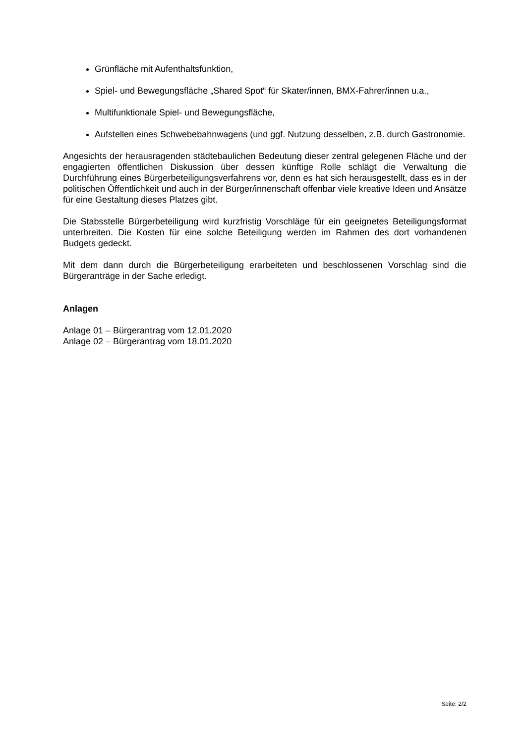Grünfläche mit Aufenthaltsfunktion,
Spiel- und Bewegungsfläche „Shared Spot“ für Skater/innen, BMX-Fahrer/innen u.a.,
Multifunktionale Spiel- und Bewegungsfläche,
Aufstellen eines Schwebebahnwagens (und ggf. Nutzung desselben, z.B. durch Gastronomie.
Angesichts der herausragenden städtebaulichen Bedeutung dieser zentral gelegenen Fläche und der engagierten öffentlichen Diskussion über dessen künftige Rolle schlägt die Verwaltung die Durchführung eines Bürgerbeteiligungsverfahrens vor, denn es hat sich herausgestellt, dass es in der politischen Öffentlichkeit und auch in der Bürger/innenschaft offenbar viele kreative Ideen und Ansätze für eine Gestaltung dieses Platzes gibt.
Die Stabsstelle Bürgerbeteiligung wird kurzfristig Vorschläge für ein geeignetes Beteiligungsformat unterbreiten. Die Kosten für eine solche Beteiligung werden im Rahmen des dort vorhandenen Budgets gedeckt.
Mit dem dann durch die Bürgerbeteiligung erarbeiteten und beschlossenen Vorschlag sind die Bürgeranträge in der Sache erledigt.
Anlagen
Anlage 01 – Bürgerantrag vom 12.01.2020
Anlage 02 – Bürgerantrag vom 18.01.2020
Seite: 2/2